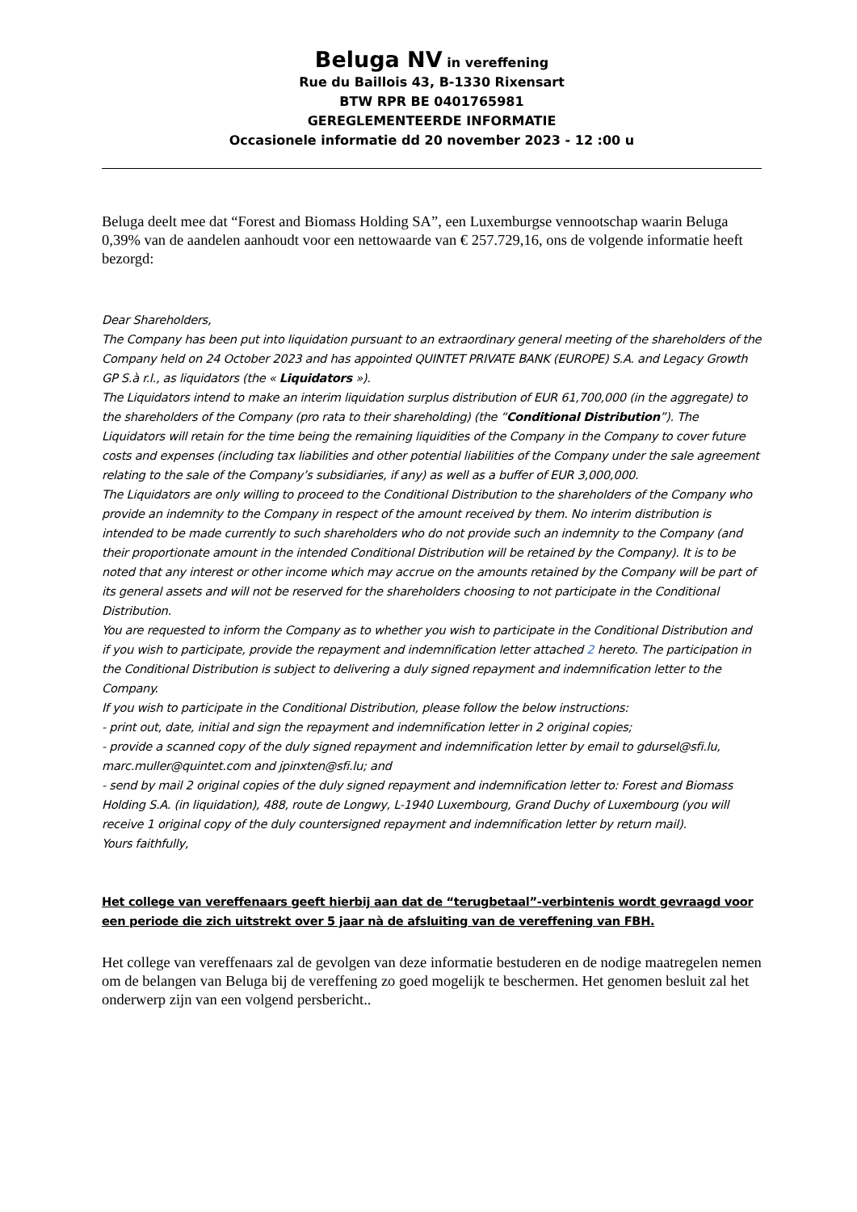Beluga NV in vereffening
Rue du Baillois 43, B-1330 Rixensart
BTW RPR BE 0401765981
GEREGLEMENTEERDE INFORMATIE
Occasionele informatie dd 20 november 2023 - 12 :00 u
Beluga deelt mee dat “Forest and Biomass Holding SA”, een Luxemburgse vennootschap waarin Beluga 0,39% van de aandelen aanhoudt voor een nettowaarde van € 257.729,16, ons de volgende informatie heeft bezorgd:
Dear Shareholders,
The Company has been put into liquidation pursuant to an extraordinary general meeting of the shareholders of the Company held on 24 October 2023 and has appointed QUINTET PRIVATE BANK (EUROPE) S.A. and Legacy Growth GP S.à r.l., as liquidators (the « Liquidators »).
The Liquidators intend to make an interim liquidation surplus distribution of EUR 61,700,000 (in the aggregate) to the shareholders of the Company (pro rata to their shareholding) (the “Conditional Distribution”). The Liquidators will retain for the time being the remaining liquidities of the Company in the Company to cover future costs and expenses (including tax liabilities and other potential liabilities of the Company under the sale agreement relating to the sale of the Company’s subsidiaries, if any) as well as a buffer of EUR 3,000,000.
The Liquidators are only willing to proceed to the Conditional Distribution to the shareholders of the Company who provide an indemnity to the Company in respect of the amount received by them. No interim distribution is intended to be made currently to such shareholders who do not provide such an indemnity to the Company (and their proportionate amount in the intended Conditional Distribution will be retained by the Company). It is to be noted that any interest or other income which may accrue on the amounts retained by the Company will be part of its general assets and will not be reserved for the shareholders choosing to not participate in the Conditional Distribution.
You are requested to inform the Company as to whether you wish to participate in the Conditional Distribution and if you wish to participate, provide the repayment and indemnification letter attached 2 hereto. The participation in the Conditional Distribution is subject to delivering a duly signed repayment and indemnification letter to the Company.
If you wish to participate in the Conditional Distribution, please follow the below instructions:
- print out, date, initial and sign the repayment and indemnification letter in 2 original copies;
- provide a scanned copy of the duly signed repayment and indemnification letter by email to gdursel@sfi.lu, marc.muller@quintet.com and jpinxten@sfi.lu; and
- send by mail 2 original copies of the duly signed repayment and indemnification letter to: Forest and Biomass Holding S.A. (in liquidation), 488, route de Longwy, L-1940 Luxembourg, Grand Duchy of Luxembourg (you will receive 1 original copy of the duly countersigned repayment and indemnification letter by return mail).
Yours faithfully,
Het college van vereffenaars geeft hierbij aan dat de “terugbetaal”-verbintenis wordt gevraagd voor een periode die zich uitstrekt over 5 jaar nà de afsluiting van de vereffening van FBH.
Het college van vereffenaars zal de gevolgen van deze informatie bestuderen en de nodige maatregelen nemen om de belangen van Beluga bij de vereffening zo goed mogelijk te beschermen. Het genomen besluit zal het onderwerp zijn van een volgend persbericht..